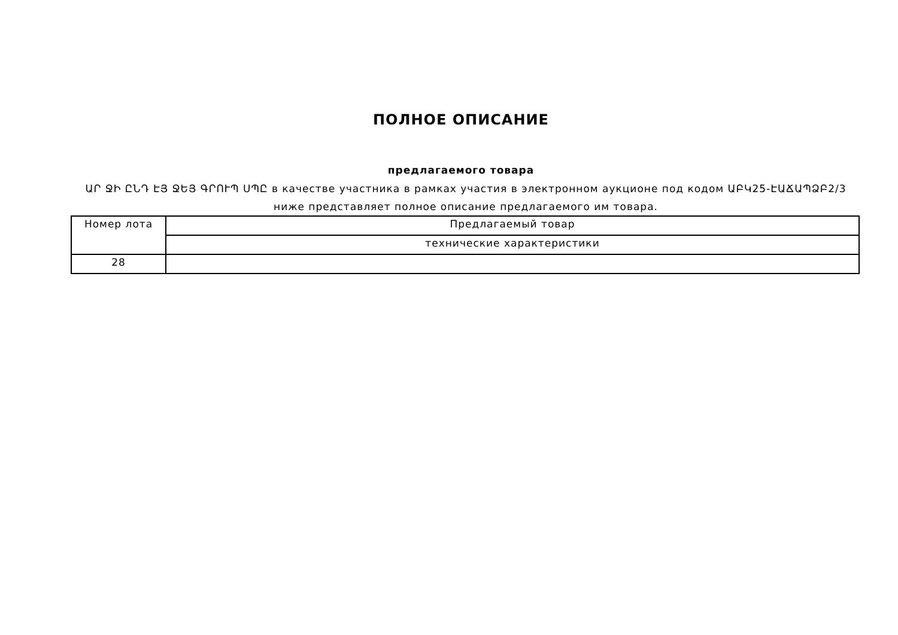ПОЛНОЕ ОПИСАНИЕ
предлагаемого товара
ԱՐ ՋԻ ԸՆԴ ԷՅ ՋԵՅ ԳՐՈՒՊ ՍՊԸ в качестве участника в рамках участия в электронном аукционе под кодом ԱԲԿ25-ԷԱՃԱՊՁԲ2/3 ниже представляет полное описание предлагаемого им товара.
| Номер лота | Предлагаемый товар |
| | технические характеристики |
| 28 | |